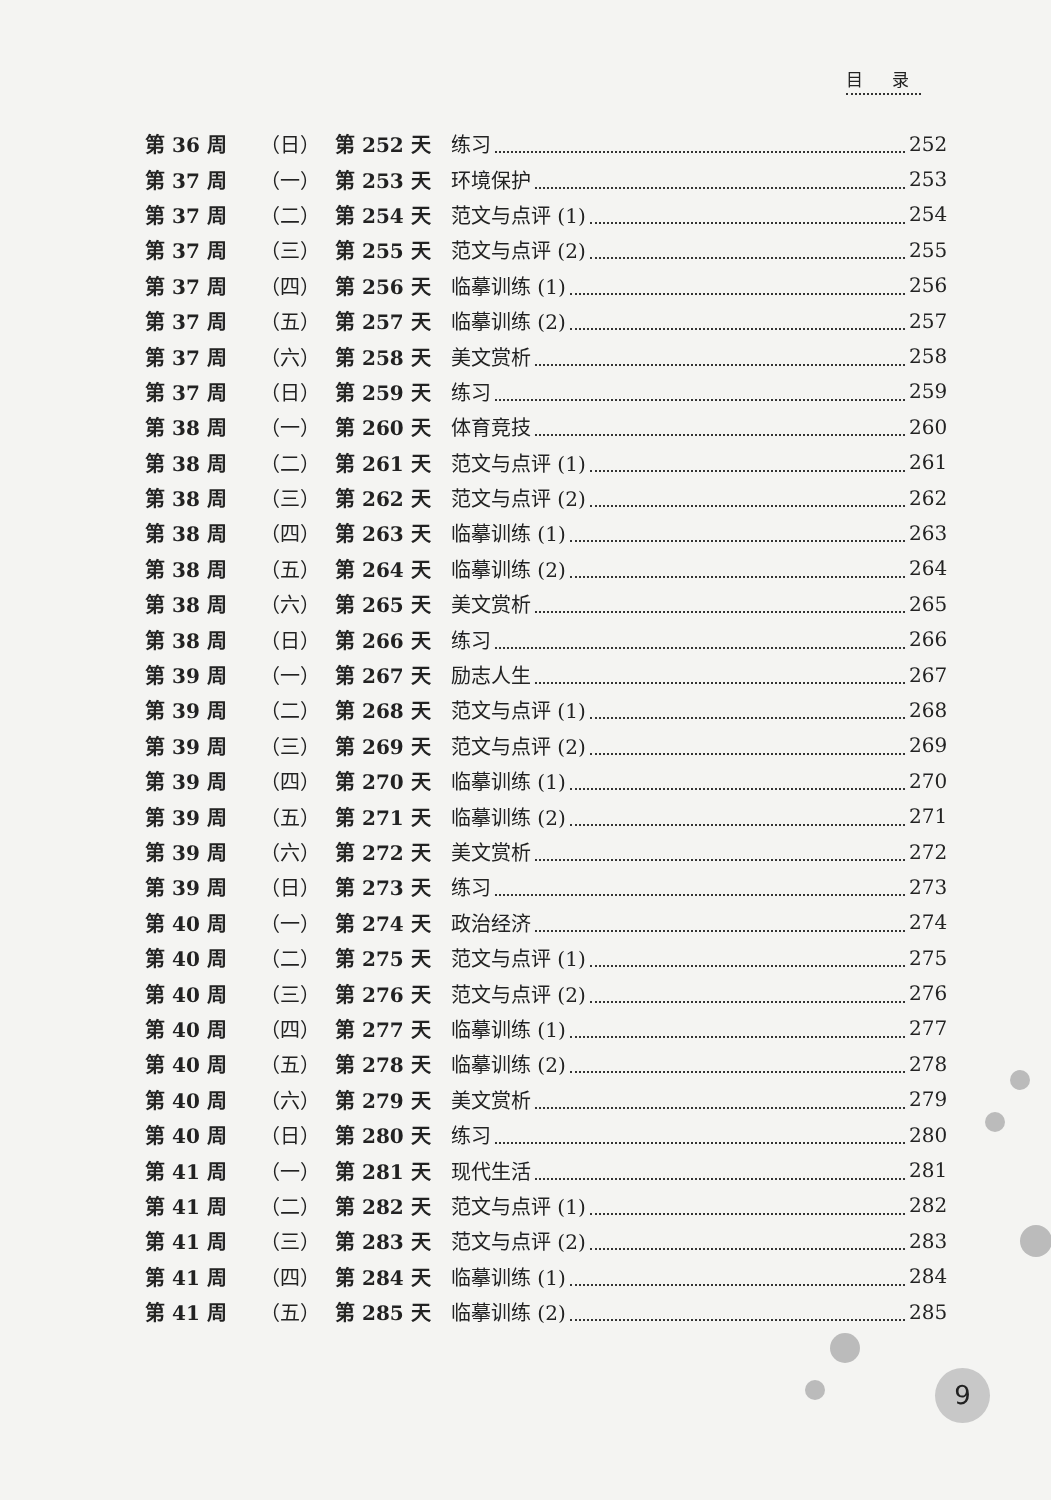目 录
第 36 周 （日） 第 252 天 练习 252
第 37 周 （一） 第 253 天 环境保护 253
第 37 周 （二） 第 254 天 范文与点评 (1) 254
第 37 周 （三） 第 255 天 范文与点评 (2) 255
第 37 周 （四） 第 256 天 临摹训练 (1) 256
第 37 周 （五） 第 257 天 临摹训练 (2) 257
第 37 周 （六） 第 258 天 美文赏析 258
第 37 周 （日） 第 259 天 练习 259
第 38 周 （一） 第 260 天 体育竞技 260
第 38 周 （二） 第 261 天 范文与点评 (1) 261
第 38 周 （三） 第 262 天 范文与点评 (2) 262
第 38 周 （四） 第 263 天 临摹训练 (1) 263
第 38 周 （五） 第 264 天 临摹训练 (2) 264
第 38 周 （六） 第 265 天 美文赏析 265
第 38 周 （日） 第 266 天 练习 266
第 39 周 （一） 第 267 天 励志人生 267
第 39 周 （二） 第 268 天 范文与点评 (1) 268
第 39 周 （三） 第 269 天 范文与点评 (2) 269
第 39 周 （四） 第 270 天 临摹训练 (1) 270
第 39 周 （五） 第 271 天 临摹训练 (2) 271
第 39 周 （六） 第 272 天 美文赏析 272
第 39 周 （日） 第 273 天 练习 273
第 40 周 （一） 第 274 天 政治经济 274
第 40 周 （二） 第 275 天 范文与点评 (1) 275
第 40 周 （三） 第 276 天 范文与点评 (2) 276
第 40 周 （四） 第 277 天 临摹训练 (1) 277
第 40 周 （五） 第 278 天 临摹训练 (2) 278
第 40 周 （六） 第 279 天 美文赏析 279
第 40 周 （日） 第 280 天 练习 280
第 41 周 （一） 第 281 天 现代生活 281
第 41 周 （二） 第 282 天 范文与点评 (1) 282
第 41 周 （三） 第 283 天 范文与点评 (2) 283
第 41 周 （四） 第 284 天 临摹训练 (1) 284
第 41 周 （五） 第 285 天 临摹训练 (2) 285
9